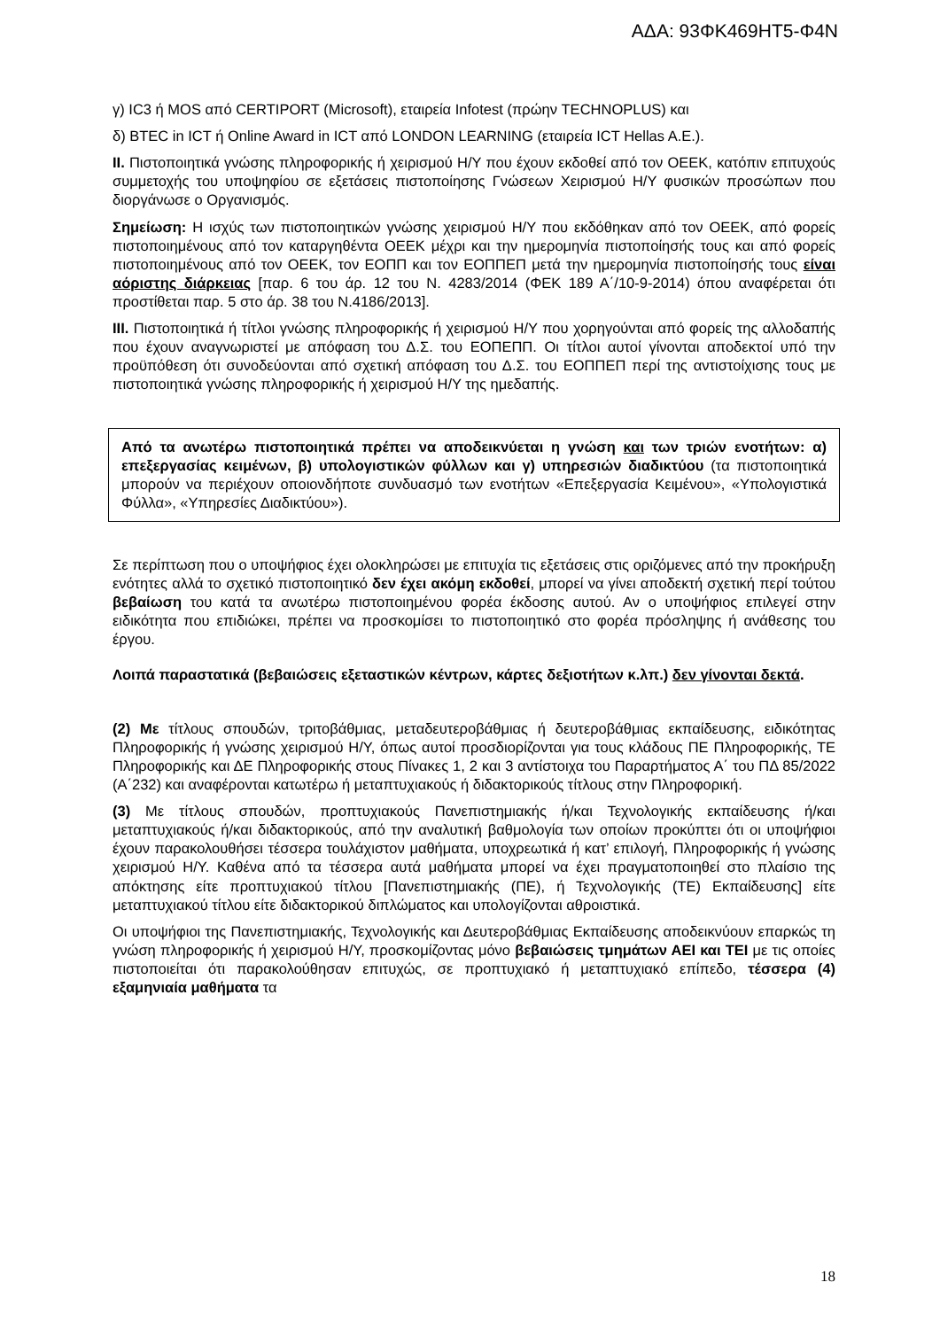ΑΔΑ: 93ΦΚ469ΗΤ5-Φ4Ν
γ) IC3 ή MOS από CERTIPORT (Microsoft), εταιρεία Infotest (πρώην TECHNOPLUS) και
δ) BTEC in ICT ή Online Award in ICT από LONDON LEARNING (εταιρεία ICT Hellas A.E.).
II. Πιστοποιητικά γνώσης πληροφορικής ή χειρισμού Η/Υ που έχουν εκδοθεί από τον ΟΕΕΚ, κατόπιν επιτυχούς συμμετοχής του υποψηφίου σε εξετάσεις πιστοποίησης Γνώσεων Χειρισμού Η/Υ φυσικών προσώπων που διοργάνωσε ο Οργανισμός.
Σημείωση: Η ισχύς των πιστοποιητικών γνώσης χειρισμού Η/Υ που εκδόθηκαν από τον ΟΕΕΚ, από φορείς πιστοποιημένους από τον καταργηθέντα ΟΕΕΚ μέχρι και την ημερομηνία πιστοποίησής τους και από φορείς πιστοποιημένους από τον ΟΕΕΚ, τον ΕΟΠΠ και τον ΕΟΠΠΕΠ μετά την ημερομηνία πιστοποίησής τους είναι αόριστης διάρκειας [παρ. 6 του άρ. 12 του Ν. 4283/2014 (ΦΕΚ 189 Α΄/10-9-2014) όπου αναφέρεται ότι προστίθεται παρ. 5 στο άρ. 38 του Ν.4186/2013].
III. Πιστοποιητικά ή τίτλοι γνώσης πληροφορικής ή χειρισμού Η/Υ που χορηγούνται από φορείς της αλλοδαπής που έχουν αναγνωριστεί με απόφαση του Δ.Σ. του ΕΟΠΕΠΠ. Οι τίτλοι αυτοί γίνονται αποδεκτοί υπό την προϋπόθεση ότι συνοδεύονται από σχετική απόφαση του Δ.Σ. του ΕΟΠΠΕΠ περί της αντιστοίχισης τους με πιστοποιητικά γνώσης πληροφορικής ή χειρισμού Η/Υ της ημεδαπής.
Από τα ανωτέρω πιστοποιητικά πρέπει να αποδεικνύεται η γνώση και των τριών ενοτήτων: α) επεξεργασίας κειμένων, β) υπολογιστικών φύλλων και γ) υπηρεσιών διαδικτύου (τα πιστοποιητικά μπορούν να περιέχουν οποιονδήποτε συνδυασμό των ενοτήτων «Επεξεργασία Κειμένου», «Υπολογιστικά Φύλλα», «Υπηρεσίες Διαδικτύου»).
Σε περίπτωση που ο υποψήφιος έχει ολοκληρώσει με επιτυχία τις εξετάσεις στις οριζόμενες από την προκήρυξη ενότητες αλλά το σχετικό πιστοποιητικό δεν έχει ακόμη εκδοθεί, μπορεί να γίνει αποδεκτή σχετική περί τούτου βεβαίωση του κατά τα ανωτέρω πιστοποιημένου φορέα έκδοσης αυτού. Αν ο υποψήφιος επιλεγεί στην ειδικότητα που επιδιώκει, πρέπει να προσκομίσει το πιστοποιητικό στο φορέα πρόσληψης ή ανάθεσης του έργου.
Λοιπά παραστατικά (βεβαιώσεις εξεταστικών κέντρων, κάρτες δεξιοτήτων κ.λπ.) δεν γίνονται δεκτά.
(2) Με τίτλους σπουδών, τριτοβάθμιας, μεταδευτεροβάθμιας ή δευτεροβάθμιας εκπαίδευσης, ειδικότητας Πληροφορικής ή γνώσης χειρισμού Η/Υ, όπως αυτοί προσδιορίζονται για τους κλάδους ΠΕ Πληροφορικής, ΤΕ Πληροφορικής και ΔΕ Πληροφορικής στους Πίνακες 1, 2 και 3 αντίστοιχα του Παραρτήματος Α΄ του ΠΔ 85/2022 (Α΄232) και αναφέρονται κατωτέρω ή μεταπτυχιακούς ή διδακτορικούς τίτλους στην Πληροφορική.
(3) Με τίτλους σπουδών, προπτυχιακούς Πανεπιστημιακής ή/και Τεχνολογικής εκπαίδευσης ή/και μεταπτυχιακούς ή/και διδακτορικούς, από την αναλυτική βαθμολογία των οποίων προκύπτει ότι οι υποψήφιοι έχουν παρακολουθήσει τέσσερα τουλάχιστον μαθήματα, υποχρεωτικά ή κατ’ επιλογή, Πληροφορικής ή γνώσης χειρισμού Η/Υ. Καθένα από τα τέσσερα αυτά μαθήματα μπορεί να έχει πραγματοποιηθεί στο πλαίσιο της απόκτησης είτε προπτυχιακού τίτλου [Πανεπιστημιακής (ΠΕ), ή Τεχνολογικής (ΤΕ) Εκπαίδευσης] είτε μεταπτυχιακού τίτλου είτε διδακτορικού διπλώματος και υπολογίζονται αθροιστικά.
Οι υποψήφιοι της Πανεπιστημιακής, Τεχνολογικής και Δευτεροβάθμιας Εκπαίδευσης αποδεικνύουν επαρκώς τη γνώση πληροφορικής ή χειρισμού Η/Υ, προσκομίζοντας μόνο βεβαιώσεις τμημάτων ΑΕΙ και ΤΕΙ με τις οποίες πιστοποιείται ότι παρακολούθησαν επιτυχώς, σε προπτυχιακό ή μεταπτυχιακό επίπεδο, τέσσερα (4) εξαμηνιαία μαθήματα τα
18